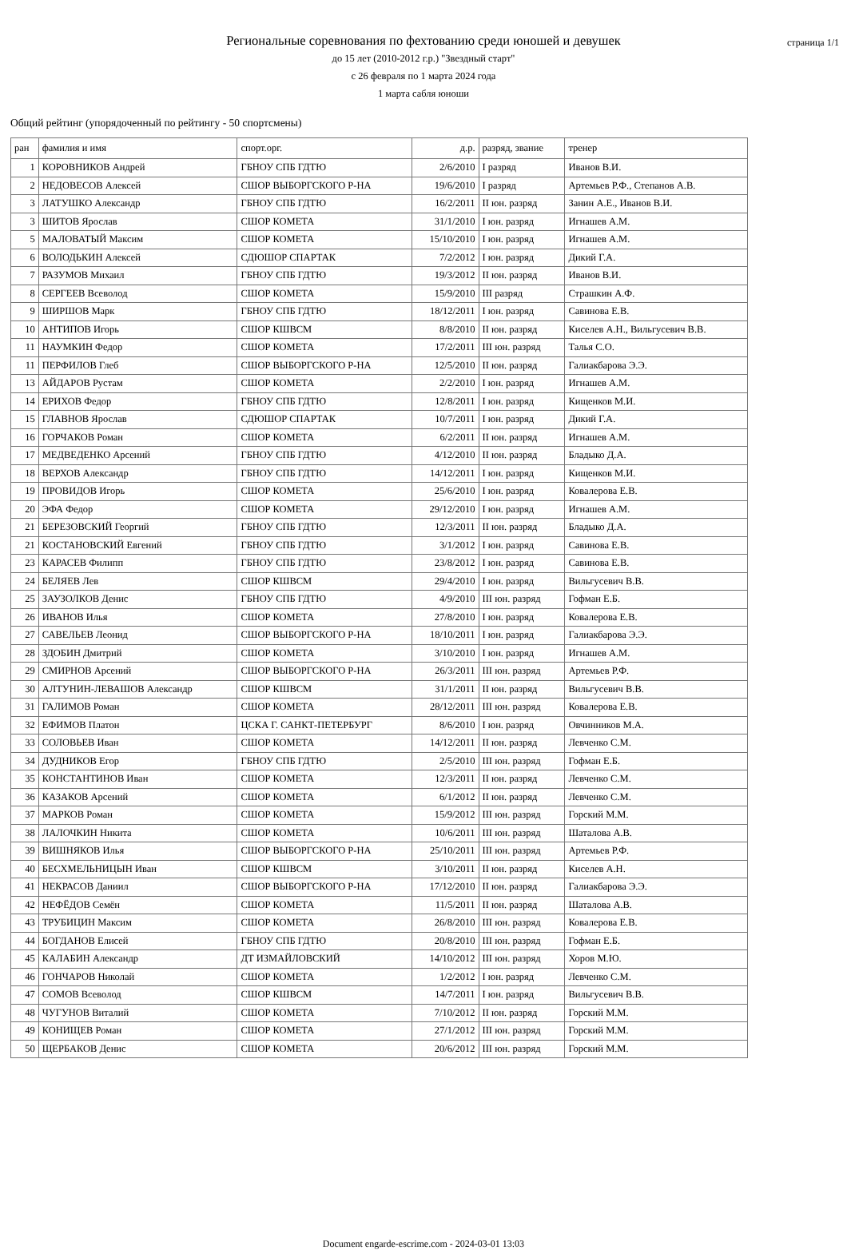страница 1/1
Региональные соревнования по фехтованию среди юношей и девушек
до 15 лет (2010-2012 г.р.) "Звездный старт"
с 26 февраля по 1 марта 2024 года
1 марта сабля юноши
Общий рейтинг (упорядоченный по рейтингу - 50 спортсмены)
| ран | фамилия и имя | спорт.орг. | д.р. | разряд, звание | тренер |
| --- | --- | --- | --- | --- | --- |
| 1 | КОРОВНИКОВ Андрей | ГБНОУ СПБ ГДТЮ | 2/6/2010 | I разряд | Иванов В.И. |
| 2 | НЕДОВЕСОВ Алексей | СШОР ВЫБОРГСКОГО Р-НА | 19/6/2010 | I разряд | Артемьев Р.Ф., Степанов А.В. |
| 3 | ЛАТУШКО Александр | ГБНОУ СПБ ГДТЮ | 16/2/2011 | II юн. разряд | Занин А.Е., Иванов В.И. |
| 3 | ШИТОВ Ярослав | СШОР КОМЕТА | 31/1/2010 | I юн. разряд | Игнашев А.М. |
| 5 | МАЛОВАТЫЙ Максим | СШОР КОМЕТА | 15/10/2010 | I юн. разряд | Игнашев А.М. |
| 6 | ВОЛОДЬКИН Алексей | СДЮШОР СПАРТАК | 7/2/2012 | I юн. разряд | Дикий Г.А. |
| 7 | РАЗУМОВ Михаил | ГБНОУ СПБ ГДТЮ | 19/3/2012 | II юн. разряд | Иванов В.И. |
| 8 | СЕРГЕЕВ Всеволод | СШОР КОМЕТА | 15/9/2010 | III разряд | Страшкин А.Ф. |
| 9 | ШИРШОВ Марк | ГБНОУ СПБ ГДТЮ | 18/12/2011 | I юн. разряд | Савинова Е.В. |
| 10 | АНТИПОВ Игорь | СШОР КШВСМ | 8/8/2010 | II юн. разряд | Киселев А.Н., Вильгусевич В.В. |
| 11 | НАУМКИН Федор | СШОР КОМЕТА | 17/2/2011 | III юн. разряд | Талья С.О. |
| 11 | ПЕРФИЛОВ Глеб | СШОР ВЫБОРГСКОГО Р-НА | 12/5/2010 | II юн. разряд | Галиакбарова Э.Э. |
| 13 | АЙДАРОВ Рустам | СШОР КОМЕТА | 2/2/2010 | I юн. разряд | Игнашев А.М. |
| 14 | ЕРИХОВ Федор | ГБНОУ СПБ ГДТЮ | 12/8/2011 | I юн. разряд | Кищенков М.И. |
| 15 | ГЛАВНОВ Ярослав | СДЮШОР СПАРТАК | 10/7/2011 | I юн. разряд | Дикий Г.А. |
| 16 | ГОРЧАКОВ Роман | СШОР КОМЕТА | 6/2/2011 | II юн. разряд | Игнашев А.М. |
| 17 | МЕДВЕДЕНКО Арсений | ГБНОУ СПБ ГДТЮ | 4/12/2010 | II юн. разряд | Бладыко Д.А. |
| 18 | ВЕРХОВ Александр | ГБНОУ СПБ ГДТЮ | 14/12/2011 | I юн. разряд | Кищенков М.И. |
| 19 | ПРОВИДОВ Игорь | СШОР КОМЕТА | 25/6/2010 | I юн. разряд | Ковалерова Е.В. |
| 20 | ЭФА Федор | СШОР КОМЕТА | 29/12/2010 | I юн. разряд | Игнашев А.М. |
| 21 | БЕРЕЗОВСКИЙ Георгий | ГБНОУ СПБ ГДТЮ | 12/3/2011 | II юн. разряд | Бладыко Д.А. |
| 21 | КОСТАНОВСКИЙ Евгений | ГБНОУ СПБ ГДТЮ | 3/1/2012 | I юн. разряд | Савинова Е.В. |
| 23 | КАРАСЕВ Филипп | ГБНОУ СПБ ГДТЮ | 23/8/2012 | I юн. разряд | Савинова Е.В. |
| 24 | БЕЛЯЕВ Лев | СШОР КШВСМ | 29/4/2010 | I юн. разряд | Вильгусевич В.В. |
| 25 | ЗАУЗОЛКОВ Денис | ГБНОУ СПБ ГДТЮ | 4/9/2010 | III юн. разряд | Гофман Е.Б. |
| 26 | ИВАНОВ Илья | СШОР КОМЕТА | 27/8/2010 | I юн. разряд | Ковалерова Е.В. |
| 27 | САВЕЛЬЕВ Леонид | СШОР ВЫБОРГСКОГО Р-НА | 18/10/2011 | I юн. разряд | Галиакбарова Э.Э. |
| 28 | ЗДОБИН Дмитрий | СШОР КОМЕТА | 3/10/2010 | I юн. разряд | Игнашев А.М. |
| 29 | СМИРНОВ Арсений | СШОР ВЫБОРГСКОГО Р-НА | 26/3/2011 | III юн. разряд | Артемьев Р.Ф. |
| 30 | АЛТУНИН-ЛЕВАШОВ Александр | СШОР КШВСМ | 31/1/2011 | II юн. разряд | Вильгусевич В.В. |
| 31 | ГАЛИМОВ Роман | СШОР КОМЕТА | 28/12/2011 | III юн. разряд | Ковалерова Е.В. |
| 32 | ЕФИМОВ Платон | ЦСКА Г. САНКТ-ПЕТЕРБУРГ | 8/6/2010 | I юн. разряд | Овчинников М.А. |
| 33 | СОЛОВЬЕВ Иван | СШОР КОМЕТА | 14/12/2011 | II юн. разряд | Левченко С.М. |
| 34 | ДУДНИКОВ Егор | ГБНОУ СПБ ГДТЮ | 2/5/2010 | III юн. разряд | Гофман Е.Б. |
| 35 | КОНСТАНТИНОВ Иван | СШОР КОМЕТА | 12/3/2011 | II юн. разряд | Левченко С.М. |
| 36 | КАЗАКОВ Арсений | СШОР КОМЕТА | 6/1/2012 | II юн. разряд | Левченко С.М. |
| 37 | МАРКОВ Роман | СШОР КОМЕТА | 15/9/2012 | III юн. разряд | Горский М.М. |
| 38 | ЛАЛОЧКИН Никита | СШОР КОМЕТА | 10/6/2011 | III юн. разряд | Шаталова А.В. |
| 39 | ВИШНЯКОВ Илья | СШОР ВЫБОРГСКОГО Р-НА | 25/10/2011 | III юн. разряд | Артемьев Р.Ф. |
| 40 | БЕСХМЕЛЬНИЦЫН Иван | СШОР КШВСМ | 3/10/2011 | II юн. разряд | Киселев А.Н. |
| 41 | НЕКРАСОВ Даниил | СШОР ВЫБОРГСКОГО Р-НА | 17/12/2010 | II юн. разряд | Галиакбарова Э.Э. |
| 42 | НЕФЁДОВ Семён | СШОР КОМЕТА | 11/5/2011 | II юн. разряд | Шаталова А.В. |
| 43 | ТРУБИЦИН Максим | СШОР КОМЕТА | 26/8/2010 | III юн. разряд | Ковалерова Е.В. |
| 44 | БОГДАНОВ Елисей | ГБНОУ СПБ ГДТЮ | 20/8/2010 | III юн. разряд | Гофман Е.Б. |
| 45 | КАЛАБИН Александр | ДТ ИЗМАЙЛОВСКИЙ | 14/10/2012 | III юн. разряд | Хоров М.Ю. |
| 46 | ГОНЧАРОВ Николай | СШОР КОМЕТА | 1/2/2012 | I юн. разряд | Левченко С.М. |
| 47 | СОМОВ Всеволод | СШОР КШВСМ | 14/7/2011 | I юн. разряд | Вильгусевич В.В. |
| 48 | ЧУГУНОВ Виталий | СШОР КОМЕТА | 7/10/2012 | II юн. разряд | Горский М.М. |
| 49 | КОНИЩЕВ Роман | СШОР КОМЕТА | 27/1/2012 | III юн. разряд | Горский М.М. |
| 50 | ЩЕРБАКОВ Денис | СШОР КОМЕТА | 20/6/2012 | III юн. разряд | Горский М.М. |
Document engarde-escrime.com - 2024-03-01 13:03